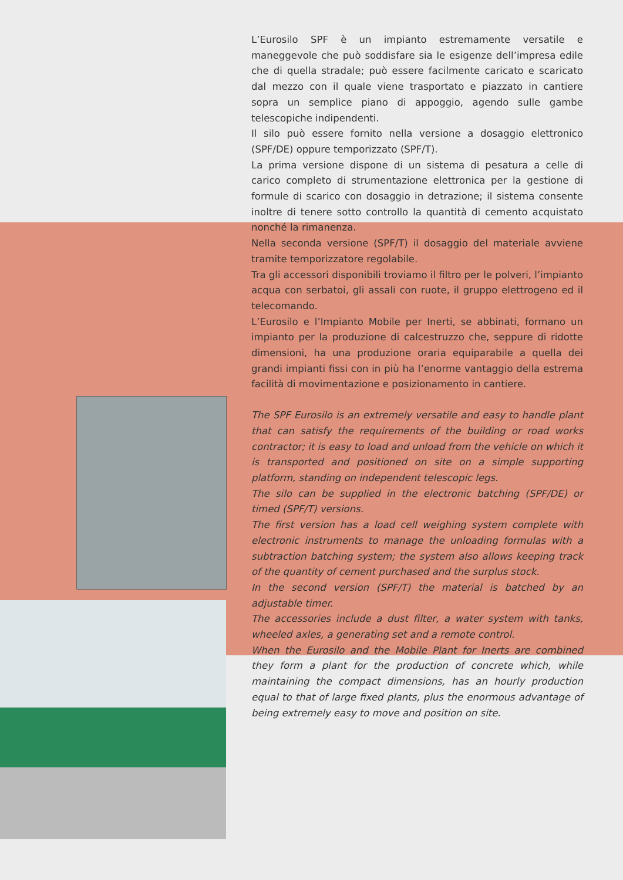L’Eurosilo SPF è un impianto estremamente versatile e maneggevole che può soddisfare sia le esigenze dell’impresa edile che di quella stradale; può essere facilmente caricato e scaricato dal mezzo con il quale viene trasportato e piazzato in cantiere sopra un semplice piano di appoggio, agendo sulle gambe telescopiche indipendenti.
Il silo può essere fornito nella versione a dosaggio elettronico (SPF/DE) oppure temporizzato (SPF/T).
La prima versione dispone di un sistema di pesatura a celle di carico completo di strumentazione elettronica per la gestione di formule di scarico con dosaggio in detrazione; il sistema consente inoltre di tenere sotto controllo la quantità di cemento acquistato nonché la rimanenza.
Nella seconda versione (SPF/T) il dosaggio del materiale avviene tramite temporizzatore regolabile.
Tra gli accessori disponibili troviamo il filtro per le polveri, l’impianto acqua con serbatoi, gli assali con ruote, il gruppo elettrogeno ed il telecomando.
L’Eurosilo e l’Impianto Mobile per Inerti, se abbinati, formano un impianto per la produzione di calcestruzzo che, seppure di ridotte dimensioni, ha una produzione oraria equiparabile a quella dei grandi impianti fissi con in più ha l’enorme vantaggio della estrema facilità di movimentazione e posizionamento in cantiere.
The SPF Eurosilo is an extremely versatile and easy to handle plant that can satisfy the requirements of the building or road works contractor; it is easy to load and unload from the vehicle on which it is transported and positioned on site on a simple supporting platform, standing on independent telescopic legs.
The silo can be supplied in the electronic batching (SPF/DE) or timed (SPF/T) versions.
The first version has a load cell weighing system complete with electronic instruments to manage the unloading formulas with a subtraction batching system; the system also allows keeping track of the quantity of cement purchased and the surplus stock.
In the second version (SPF/T) the material is batched by an adjustable timer.
The accessories include a dust filter, a water system with tanks, wheeled axles, a generating set and a remote control.
When the Eurosilo and the Mobile Plant for Inerts are combined they form a plant for the production of concrete which, while maintaining the compact dimensions, has an hourly production equal to that of large fixed plants, plus the enormous advantage of being extremely easy to move and position on site.